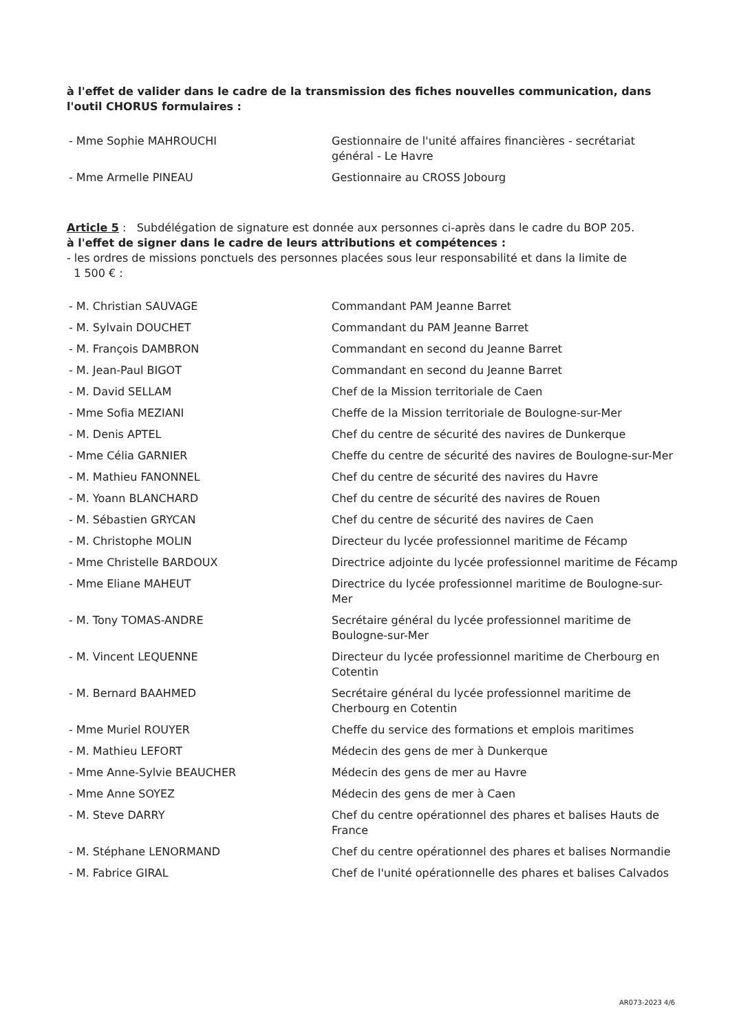à l'effet de valider dans le cadre de la transmission des fiches nouvelles communication, dans l'outil CHORUS formulaires :
- Mme Sophie MAHROUCHI Gestionnaire de l'unité affaires financières - secrétariat général - Le Havre
- Mme Armelle PINEAU Gestionnaire au CROSS Jobourg
Article 5 : Subdélégation de signature est donnée aux personnes ci-après dans le cadre du BOP 205.
à l'effet de signer dans le cadre de leurs attributions et compétences :
- les ordres de missions ponctuels des personnes placées sous leur responsabilité et dans la limite de
1 500 € :
- M. Christian SAUVAGE Commandant PAM Jeanne Barret
- M. Sylvain DOUCHET Commandant du PAM Jeanne Barret
- M. François DAMBRON Commandant en second du Jeanne Barret
- M. Jean-Paul BIGOT Commandant en second du Jeanne Barret
- M. David SELLAM Chef de la Mission territoriale de Caen
- Mme Sofia MEZIANI Cheffe de la Mission territoriale de Boulogne-sur-Mer
- M. Denis APTEL Chef du centre de sécurité des navires de Dunkerque
- Mme Célia GARNIER Cheffe du centre de sécurité des navires de Boulogne-sur-Mer
- M. Mathieu FANONNEL Chef du centre de sécurité des navires du Havre
- M. Yoann BLANCHARD Chef du centre de sécurité des navires de Rouen
- M. Sébastien GRYCAN Chef du centre de sécurité des navires de Caen
- M. Christophe MOLIN Directeur du lycée professionnel maritime de Fécamp
- Mme Christelle BARDOUX Directrice adjointe du lycée professionnel maritime de Fécamp
- Mme Eliane MAHEUT Directrice du lycée professionnel maritime de Boulogne-sur-Mer
- M. Tony TOMAS-ANDRE Secrétaire général du lycée professionnel maritime de Boulogne-sur-Mer
- M. Vincent LEQUENNE Directeur du lycée professionnel maritime de Cherbourg en Cotentin
- M. Bernard BAAHMED Secrétaire général du lycée professionnel maritime de Cherbourg en Cotentin
- Mme Muriel ROUYER Cheffe du service des formations et emplois maritimes
- M. Mathieu LEFORT Médecin des gens de mer à Dunkerque
- Mme Anne-Sylvie BEAUCHER Médecin des gens de mer au Havre
- Mme Anne SOYEZ Médecin des gens de mer à Caen
- M. Steve DARRY Chef du centre opérationnel des phares et balises Hauts de France
- M. Stéphane LENORMAND Chef du centre opérationnel des phares et balises Normandie
- M. Fabrice GIRAL Chef de l'unité opérationnelle des phares et balises Calvados
AR073-2023 4/6